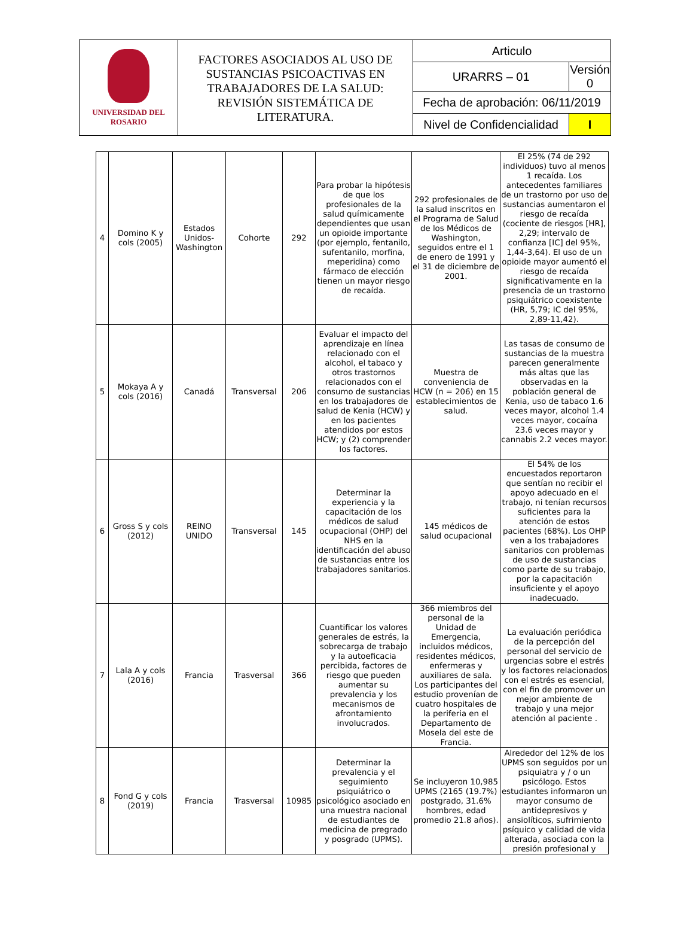| UNIVERSIDAD DEL ROSARIO | FACTORES ASOCIADOS AL USO DE SUSTANCIAS PSICOACTIVAS EN TRABAJADORES DE LA SALUD: REVISIÓN SISTEMÁTICA DE LITERATURA. | Articulo | |
| | | URARRS – 01 | Versión 0 |
| | | Fecha de aprobación: 06/11/2019 | |
| | | Nivel de Confidencialidad | I |
| 4 | Domino K y cols (2005) | Estados Unidos-Washington | Cohorte | 292 | Para probar la hipótesis de que los profesionales de la salud químicamente dependientes que usan un opioide importante (por ejemplo, fentanilo, sufentanilo, morfina, meperidina) como fármaco de elección tienen un mayor riesgo de recaída. | 292 profesionales de la salud inscritos en el Programa de Salud de los Médicos de Washington, seguidos entre el 1 de enero de 1991 y el 31 de diciembre de 2001. | El 25% (74 de 292 individuos) tuvo al menos 1 recaída. Los antecedentes familiares de un trastorno por uso de sustancias aumentaron el riesgo de recaída (cociente de riesgos [HR], 2,29; intervalo de confianza [IC] del 95%, 1,44-3,64). El uso de un opioide mayor aumentó el riesgo de recaída significativamente en la presencia de un trastorno psiquiátrico coexistente (HR, 5,79; IC del 95%, 2,89-11,42). |
| 5 | Mokaya A y cols (2016) | Canadá | Transversal | 206 | Evaluar el impacto del aprendizaje en línea relacionado con el alcohol, el tabaco y otros trastornos relacionados con el consumo de sustancias en los trabajadores de salud de Kenia (HCW) y en los pacientes atendidos por estos HCW; y (2) comprender los factores. | Muestra de conveniencia de HCW (n = 206) en 15 establecimientos de salud. | Las tasas de consumo de sustancias de la muestra parecen generalmente más altas que las observadas en la población general de Kenia, uso de tabaco 1.6 veces mayor, alcohol 1.4 veces mayor, cocaína 23.6 veces mayor y cannabis 2.2 veces mayor. |
| 6 | Gross S y cols (2012) | REINO UNIDO | Transversal | 145 | Determinar la experiencia y la capacitación de los médicos de salud ocupacional (OHP) del NHS en la identificación del abuso de sustancias entre los trabajadores sanitarios. | 145 médicos de salud ocupacional | El 54% de los encuestados reportaron que sentían no recibir el apoyo adecuado en el trabajo, ni tenían recursos suficientes para la atención de estos pacientes (68%). Los OHP ven a los trabajadores sanitarios con problemas de uso de sustancias como parte de su trabajo, por la capacitación insuficiente y el apoyo inadecuado. |
| 7 | Lala A y cols (2016) | Francia | Trasversal | 366 | Cuantificar los valores generales de estrés, la sobrecarga de trabajo y la autoeficacia percibida, factores de riesgo que pueden aumentar su prevalencia y los mecanismos de afrontamiento involucrados. | 366 miembros del personal de la Unidad de Emergencia, incluidos médicos, residentes médicos, enfermeras y auxiliares de sala. Los participantes del estudio provenían de cuatro hospitales de la periferia en el Departamento de Mosela del este de Francia. | La evaluación periódica de la percepción del personal del servicio de urgencias sobre el estrés y los factores relacionados con el estrés es esencial, con el fin de promover un mejor ambiente de trabajo y una mejor atención al paciente . |
| 8 | Fond G y cols (2019) | Francia | Trasversal | 10985 | Determinar la prevalencia y el seguimiento psiquiátrico o psicológico asociado en una muestra nacional de estudiantes de medicina de pregrado y posgrado (UPMS). | Se incluyeron 10,985 UPMS (2165 (19.7%) postgrado, 31.6% hombres, edad promedio 21.8 años). | Alrededor del 12% de los UPMS son seguidos por un psiquiatra y / o un psicólogo. Estos estudiantes informaron un mayor consumo de antidepresivos y ansiolíticos, sufrimiento psíquico y calidad de vida alterada, asociada con la presión profesional y |